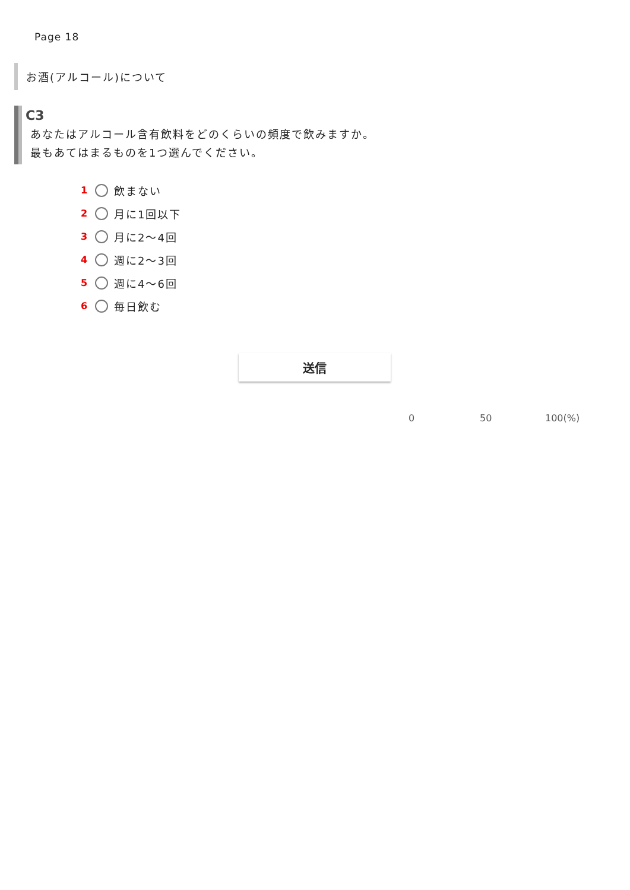Page 18
お酒(アルコール)について
C3
あなたはアルコール含有飲料をどのくらいの頻度で飲みますか。
最もあてはまるものを1つ選んでください。
1 飲まない
2 月に1回以下
3 月に2～4回
4 週に2～3回
5 週に4～6回
6 毎日飲む
送信
0 50 100(%)